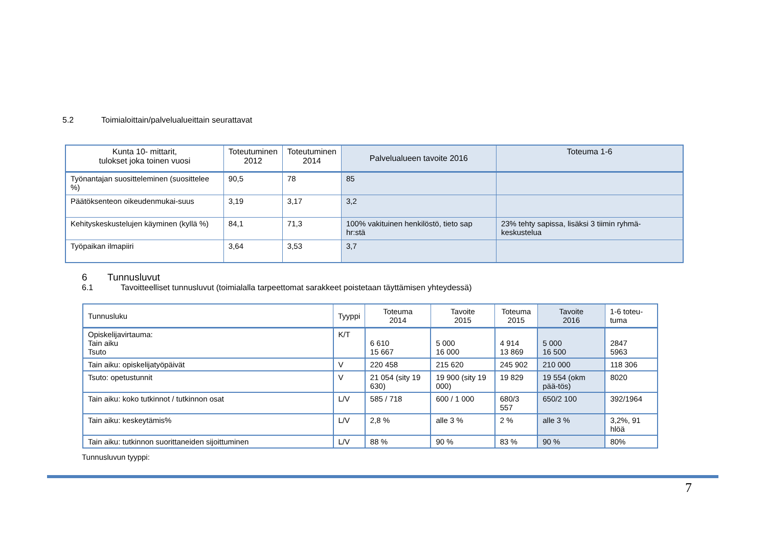5.2 Toimialoittain/palvelualueittain seurattavat
| Kunta 10- mittarit, tulokset joka toinen vuosi | Toteutuminen 2012 | Toteutuminen 2014 | Palvelualueen tavoite 2016 | Toteuma 1-6 |
| --- | --- | --- | --- | --- |
| Työnantajan suositteleminen (suosittelee %) | 90,5 | 78 | 85 | |
| Päätöksenteon oikeudenmukai-suus | 3,19 | 3,17 | 3,2 | |
| Kehityskeskustelujen käyminen (kyllä %) | 84,1 | 71,3 | 100% vakituinen henkilöstö, tieto sap hr:stä | 23% tehty sapissa, lisäksi 3 tiimin ryhmä-keskustelua |
| Työpaikan ilmapiiri | 3,64 | 3,53 | 3,7 | |
6 Tunnusluvut
6.1 Tavoitteelliset tunnusluvut (toimialalla tarpeettomat sarakkeet poistetaan täyttämisen yhteydessä)
| Tunnusluku | Tyyppi | Toteuma 2014 | Tavoite 2015 | Toteuma 2015 | Tavoite 2016 | 1-6 toteu- tuma |
| --- | --- | --- | --- | --- | --- | --- |
| Opiskelijavirtauma: Tain aiku Tsuto | K/T | 6 610 15 667 | 5 000 16 000 | 4 914 13 869 | 5 000 16 500 | 2847 5963 |
| Tain aiku: opiskelijatyöpäivät | V | 220 458 | 215 620 | 245 902 | 210 000 | 118 306 |
| Tsuto: opetustunnit | V | 21 054 (sity 19 630) | 19 900 (sity 19 000) | 19 829 | 19 554 (okm pää-tös) | 8020 |
| Tain aiku: koko tutkinnot / tutkinnon osat | L/V | 585 / 718 | 600 / 1 000 | 680/3 557 | 650/2 100 | 392/1964 |
| Tain aiku: keskeytämis% | L/V | 2,8 % | alle 3 % | 2 % | alle 3 % | 3,2%, 91 hlöä |
| Tain aiku: tutkinnon suorittaneiden sijoittuminen | L/V | 88 % | 90 % | 83 % | 90 % | 80% |
Tunnusluvun tyyppi:
7